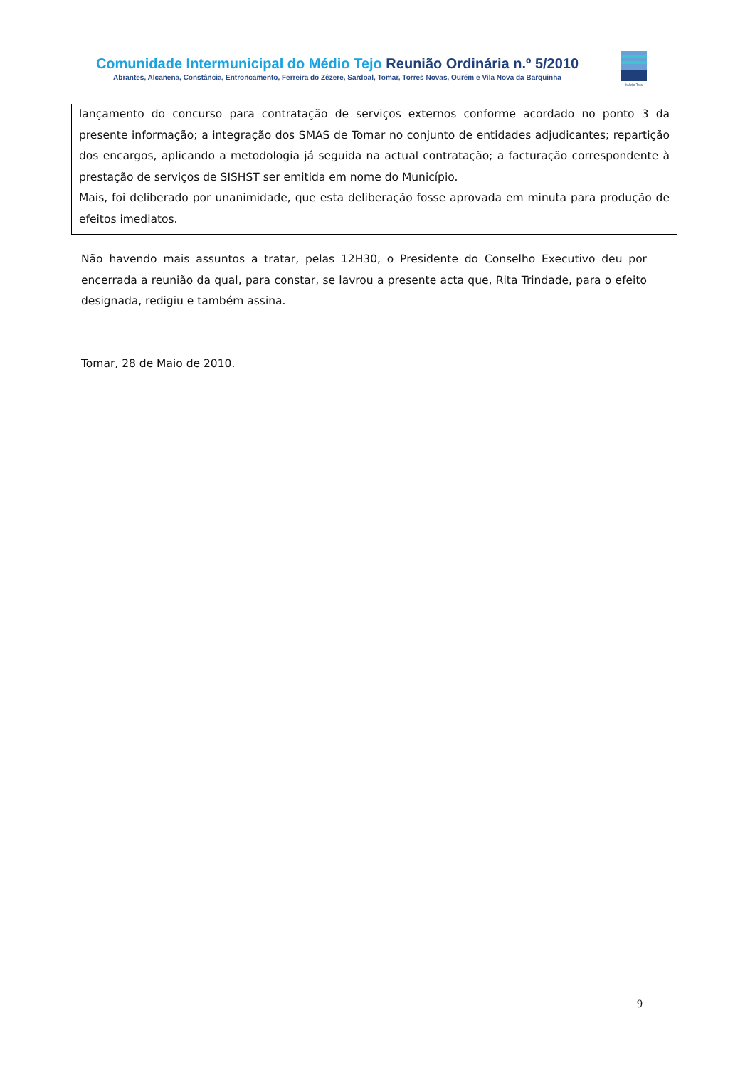Comunidade Intermunicipal do Médio Tejo Reunião Ordinária n.º 5/2010
Abrantes, Alcanena, Constância, Entroncamento, Ferreira do Zêzere, Sardoal, Tomar, Torres Novas, Ourém e Vila Nova da Barquinha
Médio Tejo
lançamento do concurso para contratação de serviços externos conforme acordado no ponto 3 da presente informação; a integração dos SMAS de Tomar no conjunto de entidades adjudicantes; repartição dos encargos, aplicando a metodologia já seguida na actual contratação; a facturação correspondente à prestação de serviços de SISHST ser emitida em nome do Município.
Mais, foi deliberado por unanimidade, que esta deliberação fosse aprovada em minuta para produção de efeitos imediatos.
Não havendo mais assuntos a tratar, pelas 12H30, o Presidente do Conselho Executivo deu por encerrada a reunião da qual, para constar, se lavrou a presente acta que, Rita Trindade, para o efeito designada, redigiu e também assina.
Tomar, 28 de Maio de 2010.
9